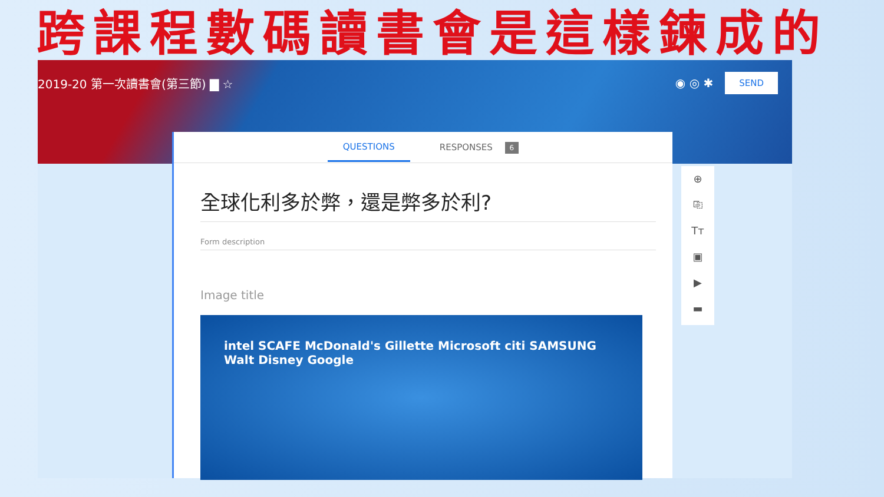跨課程數碼讀書會是這樣鍊成的
2019-20 第一次讀書會(第三節) ▇ ☆ ◉ ◎ ✱ SEND
QUESTIONS RESPONSES 6
全球化利多於弊，還是弊多於利?
Form description
Image title
intel SCAFE McDonald's Gillette Microsoft citi SAMSUNG Walt Disney Google
⊕
⎘
Tт
▣
▶
▬